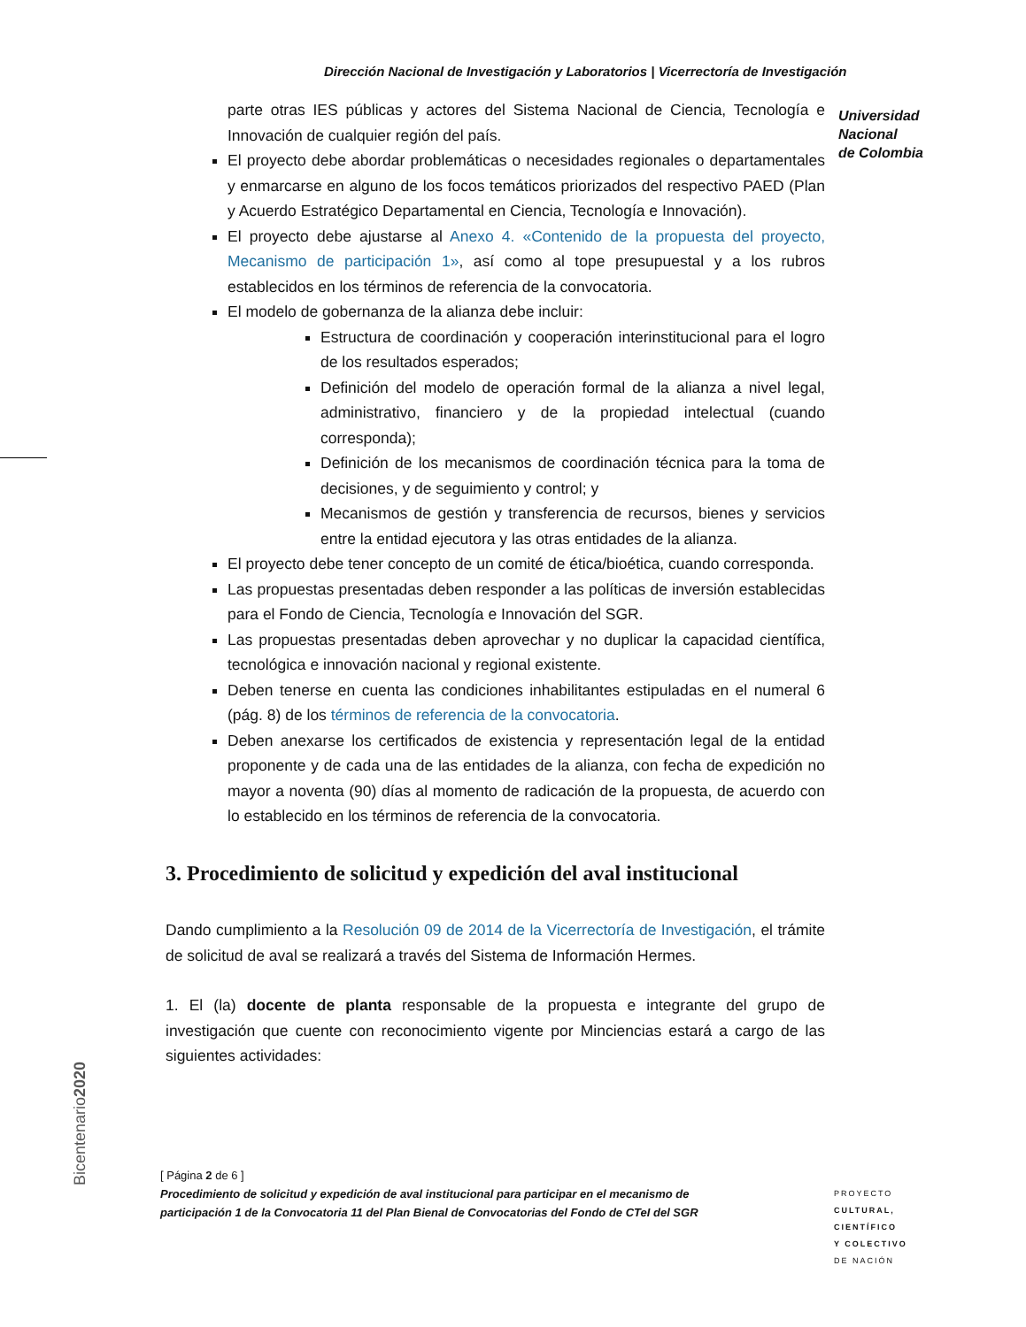Dirección Nacional de Investigación y Laboratorios | Vicerrectoría de Investigación
Universidad
Nacional
de Colombia
parte otras IES públicas y actores del Sistema Nacional de Ciencia, Tecnología e Innovación de cualquier región del país.
El proyecto debe abordar problemáticas o necesidades regionales o departamentales y enmarcarse en alguno de los focos temáticos priorizados del respectivo PAED (Plan y Acuerdo Estratégico Departamental en Ciencia, Tecnología e Innovación).
El proyecto debe ajustarse al Anexo 4. «Contenido de la propuesta del proyecto, Mecanismo de participación 1», así como al tope presupuestal y a los rubros establecidos en los términos de referencia de la convocatoria.
El modelo de gobernanza de la alianza debe incluir:
Estructura de coordinación y cooperación interinstitucional para el logro de los resultados esperados;
Definición del modelo de operación formal de la alianza a nivel legal, administrativo, financiero y de la propiedad intelectual (cuando corresponda);
Definición de los mecanismos de coordinación técnica para la toma de decisiones, y de seguimiento y control; y
Mecanismos de gestión y transferencia de recursos, bienes y servicios entre la entidad ejecutora y las otras entidades de la alianza.
El proyecto debe tener concepto de un comité de ética/bioética, cuando corresponda.
Las propuestas presentadas deben responder a las políticas de inversión establecidas para el Fondo de Ciencia, Tecnología e Innovación del SGR.
Las propuestas presentadas deben aprovechar y no duplicar la capacidad científica, tecnológica e innovación nacional y regional existente.
Deben tenerse en cuenta las condiciones inhabilitantes estipuladas en el numeral 6 (pág. 8) de los términos de referencia de la convocatoria.
Deben anexarse los certificados de existencia y representación legal de la entidad proponente y de cada una de las entidades de la alianza, con fecha de expedición no mayor a noventa (90) días al momento de radicación de la propuesta, de acuerdo con lo establecido en los términos de referencia de la convocatoria.
3. Procedimiento de solicitud y expedición del aval institucional
Dando cumplimiento a la Resolución 09 de 2014 de la Vicerrectoría de Investigación, el trámite de solicitud de aval se realizará a través del Sistema de Información Hermes.
1. El (la) docente de planta responsable de la propuesta e integrante del grupo de investigación que cuente con reconocimiento vigente por Minciencias estará a cargo de las siguientes actividades:
Bicentenario2020
[ Página 2 de 6 ]
Procedimiento de solicitud y expedición de aval institucional para participar en el mecanismo de participación 1 de la Convocatoria 11 del Plan Bienal de Convocatorias del Fondo de CTeI del SGR
PROYECTO
CULTURAL,
CIENTÍFICO
Y COLECTIVO
DE NACIÓN